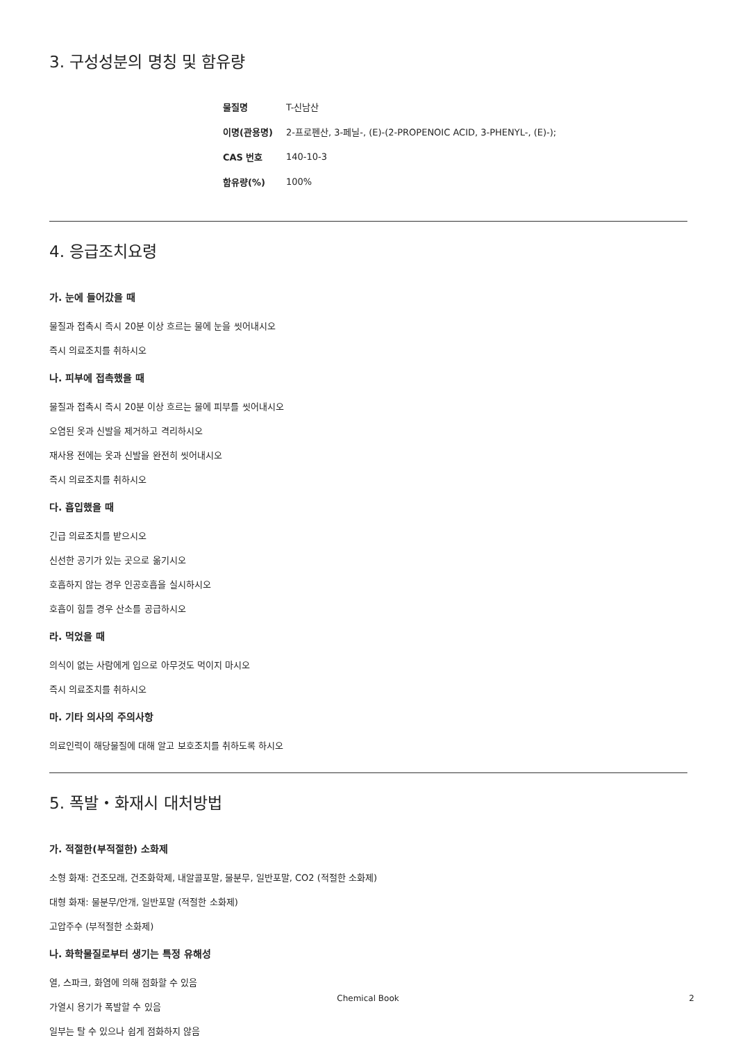3. 구성성분의 명칭 및 함유량
| 물질명 | T-신남산 |
| 이명(관용명) | 2-프로펜산, 3-페닐-, (E)-(2-PROPENOIC ACID, 3-PHENYL-, (E)-); |
| CAS 번호 | 140-10-3 |
| 함유량(%) | 100% |
4. 응급조치요령
가. 눈에 들어갔을 때
물질과 접촉시 즉시 20분 이상 흐르는 물에 눈을 씻어내시오
즉시 의료조치를 취하시오
나. 피부에 접촉했을 때
물질과 접촉시 즉시 20분 이상 흐르는 물에 피부를 씻어내시오
오염된 옷과 신발을 제거하고 격리하시오
재사용 전에는 옷과 신발을 완전히 씻어내시오
즉시 의료조치를 취하시오
다. 흡입했을 때
긴급 의료조치를 받으시오
신선한 공기가 있는 곳으로 옮기시오
호흡하지 않는 경우 인공호흡을 실시하시오
호흡이 힘들 경우 산소를 공급하시오
라. 먹었을 때
의식이 없는 사람에게 입으로 아무것도 먹이지 마시오
즉시 의료조치를 취하시오
마. 기타 의사의 주의사항
의료인력이 해당물질에 대해 알고 보호조치를 취하도록 하시오
5. 폭발・화재시 대처방법
가. 적절한(부적절한) 소화제
소형 화재: 건조모래, 건조화학제, 내알콜포말, 물분무, 일반포말, CO2 (적절한 소화제)
대형 화재: 물분무/안개, 일반포말 (적절한 소화제)
고압주수 (부적절한 소화제)
나. 화학물질로부터 생기는 특정 유해성
열, 스파크, 화염에 의해 점화할 수 있음
가열시 용기가 폭발할 수 있음
일부는 탈 수 있으나 쉽게 점화하지 않음
Chemical Book 2